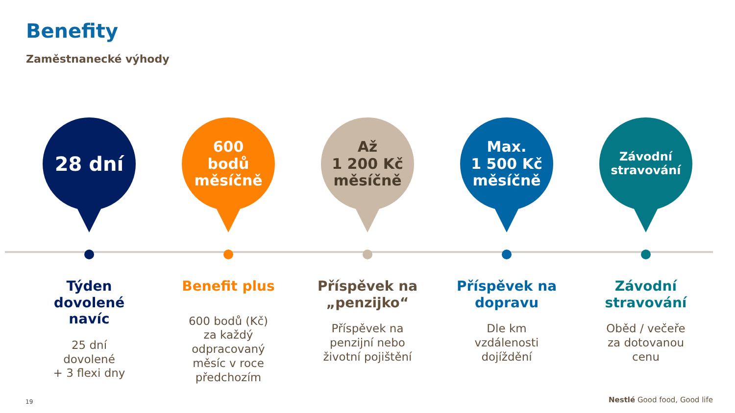Benefity
Zaměstnanecké výhody
28 dní
Týden
dovolené
navíc
25 dní
dovolené
+ 3 flexi dny
600
bodů
měsíčně
Benefit plus
600 bodů (Kč)
za každý
odpracovaný
měsíc v roce
předchozím
Až
1 200 Kč
měsíčně
Příspěvek na
„penzijko“
Příspěvek na
penzijní nebo
životní pojištění
Max.
1 500 Kč
měsíčně
Příspěvek na
dopravu
Dle km
vzdálenosti
dojíždění
Závodní
stravování
Závodní
stravování
Oběd / večeře
za dotovanou
cenu
19 Nestlé Good food, Good life